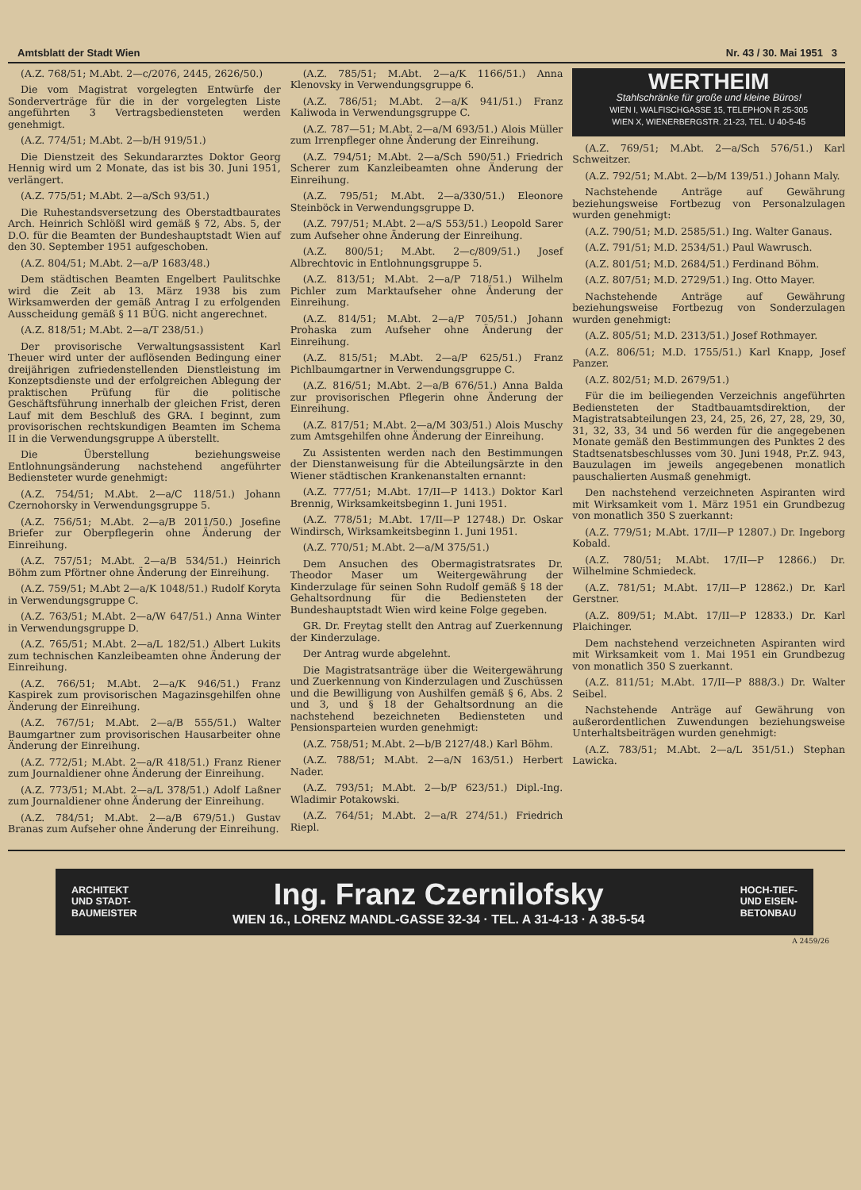Amtsblatt der Stadt Wien Nr. 43 / 30. Mai 1951 3
(A.Z. 768/51; M.Abt. 2—c/2076, 2445, 2626/50.)
Die vom Magistrat vorgelegten Entwürfe der Sonderverträge für die in der vorgelegten Liste angeführten 3 Vertragsbediensteten werden genehmigt.
(A.Z. 774/51; M.Abt. 2—b/H 919/51.)
Die Dienstzeit des Sekundararztes Doktor Georg Hennig wird um 2 Monate, das ist bis 30. Juni 1951, verlängert.
(A.Z. 775/51; M.Abt. 2—a/Sch 93/51.)
Die Ruhestandsversetzung des Oberstadtbaurates Arch. Heinrich Schlößl wird gemäß § 72, Abs. 5, der D.O. für die Beamten der Bundeshauptstadt Wien auf den 30. September 1951 aufgeschoben.
(A.Z. 804/51; M.Abt. 2—a/P 1683/48.)
Dem städtischen Beamten Engelbert Paulitschke wird die Zeit ab 13. März 1938 bis zum Wirksamwerden der gemäß Antrag I zu erfolgenden Ausscheidung gemäß § 11 BÜG. nicht angerechnet.
(A.Z. 818/51; M.Abt. 2—a/T 238/51.)
Der provisorische Verwaltungsassistent Karl Theuer wird unter der auflösenden Bedingung einer dreijährigen zufriedenstellenden Dienstleistung im Konzeptsdienste und der erfolgreichen Ablegung der praktischen Prüfung für die politische Geschäftsführung innerhalb der gleichen Frist, deren Lauf mit dem Beschluß des GRA. I beginnt, zum provisorischen rechtskundigen Beamten im Schema II in die Verwendungsgruppe A überstellt.
Die Überstellung beziehungsweise Entlohnungsänderung nachstehend angeführter Bediensteter wurde genehmigt:
(A.Z. 754/51; M.Abt. 2—a/C 118/51.) Johann Czernohorsky in Verwendungsgruppe 5.
(A.Z. 756/51; M.Abt. 2—a/B 2011/50.) Josefine Briefer zur Oberpflegerin ohne Änderung der Einreihung.
(A.Z. 757/51; M.Abt. 2—a/B 534/51.) Heinrich Böhm zum Pförtner ohne Änderung der Einreihung.
(A.Z. 759/51; M.Abt 2—a/K 1048/51.) Rudolf Koryta in Verwendungsgruppe C.
(A.Z. 763/51; M.Abt. 2—a/W 647/51.) Anna Winter in Verwendungsgruppe D.
(A.Z. 765/51; M.Abt. 2—a/L 182/51.) Albert Lukits zum technischen Kanzleibeamten ohne Änderung der Einreihung.
(A.Z. 766/51; M.Abt. 2—a/K 946/51.) Franz Kaspirek zum provisorischen Magazinsgehilfen ohne Änderung der Einreihung.
(A.Z. 767/51; M.Abt. 2—a/B 555/51.) Walter Baumgartner zum provisorischen Hausarbeiter ohne Änderung der Einreihung.
(A.Z. 772/51; M.Abt. 2—a/R 418/51.) Franz Riener zum Journaldiener ohne Änderung der Einreihung.
(A.Z. 773/51; M.Abt. 2—a/L 378/51.) Adolf Laßner zum Journaldiener ohne Änderung der Einreihung.
(A.Z. 784/51; M.Abt. 2—a/B 679/51.) Gustav Branas zum Aufseher ohne Änderung der Einreihung.
(A.Z. 785/51; M.Abt. 2—a/K 1166/51.) Anna Klenovsky in Verwendungsgruppe 6.
(A.Z. 786/51; M.Abt. 2—a/K 941/51.) Franz Kaliwoda in Verwendungsgruppe C.
(A.Z. 787—51; M.Abt. 2—a/M 693/51.) Alois Müller zum Irrenpfleger ohne Änderung der Einreihung.
(A.Z. 794/51; M.Abt. 2—a/Sch 590/51.) Friedrich Scherer zum Kanzleibeamten ohne Änderung der Einreihung.
(A.Z. 795/51; M.Abt. 2—a/330/51.) Eleonore Steinböck in Verwendungsgruppe D.
(A.Z. 797/51; M.Abt. 2—a/S 553/51.) Leopold Sarer zum Aufseher ohne Änderung der Einreihung.
(A.Z. 800/51; M.Abt. 2—c/809/51.) Josef Albrechtovic in Entlohnungsgruppe 5.
(A.Z. 813/51; M.Abt. 2—a/P 718/51.) Wilhelm Pichler zum Marktaufseher ohne Änderung der Einreihung.
(A.Z. 814/51; M.Abt. 2—a/P 705/51.) Johann Prohaska zum Aufseher ohne Änderung der Einreihung.
(A.Z. 815/51; M.Abt. 2—a/P 625/51.) Franz Pichlbaumgartner in Verwendungsgruppe C.
(A.Z. 816/51; M.Abt. 2—a/B 676/51.) Anna Balda zur provisorischen Pflegerin ohne Änderung der Einreihung.
(A.Z. 817/51; M.Abt. 2—a/M 303/51.) Alois Muschy zum Amtsgehilfen ohne Änderung der Einreihung.
Zu Assistenten werden nach den Bestimmungen der Dienstanweisung für die Abteilungsärzte in den Wiener städtischen Krankenanstalten ernannt:
(A.Z. 777/51; M.Abt. 17/II—P 1413.) Doktor Karl Brennig, Wirksamkeitsbeginn 1. Juni 1951.
(A.Z. 778/51; M.Abt. 17/II—P 12748.) Dr. Oskar Windirsch, Wirksamkeitsbeginn 1. Juni 1951.
(A.Z. 770/51; M.Abt. 2—a/M 375/51.)
Dem Ansuchen des Obermagistratsrates Dr. Theodor Maser um Weitergewährung der Kinderzulage für seinen Sohn Rudolf gemäß § 18 der Gehaltsordnung für die Bediensteten der Bundeshauptstadt Wien wird keine Folge gegeben.
GR. Dr. Freytag stellt den Antrag auf Zuerkennung der Kinderzulage.
Der Antrag wurde abgelehnt.
Die Magistratsanträge über die Weitergewährung und Zuerkennung von Kinderzulagen und Zuschüssen und die Bewilligung von Aushilfen gemäß § 6, Abs. 2 und 3, und § 18 der Gehaltsordnung an die nachstehend bezeichneten Bediensteten und Pensionsparteien wurden genehmigt:
(A.Z. 758/51; M.Abt. 2—b/B 2127/48.) Karl Böhm.
(A.Z. 788/51; M.Abt. 2—a/N 163/51.) Herbert Nader.
(A.Z. 793/51; M.Abt. 2—b/P 623/51.) Dipl.-Ing. Wladimir Potakowski.
(A.Z. 764/51; M.Abt. 2—a/R 274/51.) Friedrich Riepl.
WERTHEIM
Stahlschränke für große und kleine Büros!
WIEN I, WALFISCHGASSE 15, TELEPHON R 25-305
WIEN X, WIENERBERGSTR. 21-23, TEL. U 40-5-45
(A.Z. 769/51; M.Abt. 2—a/Sch 576/51.) Karl Schweitzer.
(A.Z. 792/51; M.Abt. 2—b/M 139/51.) Johann Maly.
Nachstehende Anträge auf Gewährung beziehungsweise Fortbezug von Personalzulagen wurden genehmigt:
(A.Z. 790/51; M.D. 2585/51.) Ing. Walter Ganaus.
(A.Z. 791/51; M.D. 2534/51.) Paul Wawrusch.
(A.Z. 801/51; M.D. 2684/51.) Ferdinand Böhm.
(A.Z. 807/51; M.D. 2729/51.) Ing. Otto Mayer.
Nachstehende Anträge auf Gewährung beziehungsweise Fortbezug von Sonderzulagen wurden genehmigt:
(A.Z. 805/51; M.D. 2313/51.) Josef Rothmayer.
(A.Z. 806/51; M.D. 1755/51.) Karl Knapp, Josef Panzer.
(A.Z. 802/51; M.D. 2679/51.)
Für die im beiliegenden Verzeichnis angeführten Bediensteten der Stadtbauamtsdirektion, der Magistratsabteilungen 23, 24, 25, 26, 27, 28, 29, 30, 31, 32, 33, 34 und 56 werden für die angegebenen Monate gemäß den Bestimmungen des Punktes 2 des Stadtsenatsbeschlusses vom 30. Juni 1948, Pr.Z. 943, Bauzulagen im jeweils angegebenen monatlich pauschalierten Ausmaß genehmigt.
Den nachstehend verzeichneten Aspiranten wird mit Wirksamkeit vom 1. März 1951 ein Grundbezug von monatlich 350 S zuerkannt:
(A.Z. 779/51; M.Abt. 17/II—P 12807.) Dr. Ingeborg Kobald.
(A.Z. 780/51; M.Abt. 17/II—P 12866.) Dr. Wilhelmine Schmiedeck.
(A.Z. 781/51; M.Abt. 17/II—P 12862.) Dr. Karl Gerstner.
(A.Z. 809/51; M.Abt. 17/II—P 12833.) Dr. Karl Plaichinger.
Dem nachstehend verzeichneten Aspiranten wird mit Wirksamkeit vom 1. Mai 1951 ein Grundbezug von monatlich 350 S zuerkannt.
(A.Z. 811/51; M.Abt. 17/II—P 888/3.) Dr. Walter Seibel.
Nachstehende Anträge auf Gewährung von außerordentlichen Zuwendungen beziehungsweise Unterhaltsbeiträgen wurden genehmigt:
(A.Z. 783/51; M.Abt. 2—a/L 351/51.) Stephan Lawicka.
ARCHITEKT
UND STADT-
BAUMEISTER
Ing. Franz Czernilofsky
WIEN 16., LORENZ MANDL-GASSE 32-34 · TEL. A 31-4-13 · A 38-5-54
HOCH-TIEF-
UND EISEN-
BETONBAU
A 2459/26